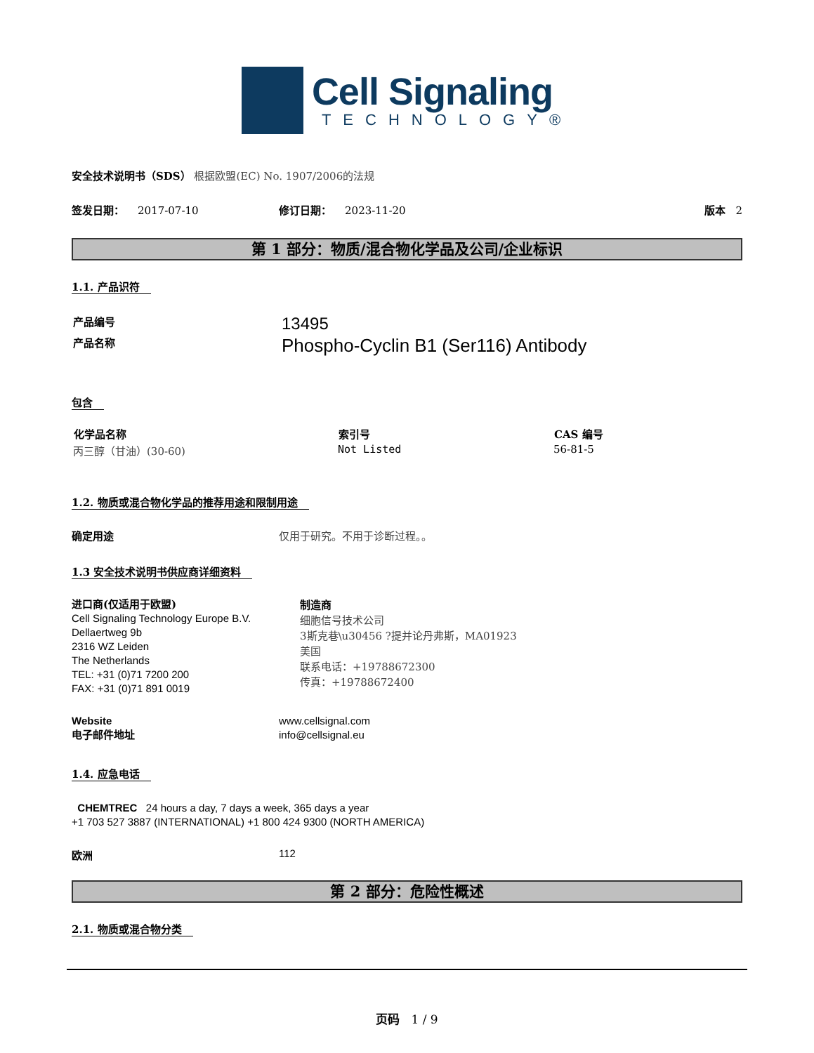Cell Signaling
TECHNOLOGY®
安全技术说明书（SDS） 根据欧盟(EC) No. 1907/2006的法规
签发日期： 2017-07-10 修订日期： 2023-11-20 版本 2
第 1 部分：物质/混合物化学品及公司/企业标识
1.1. 产品识符
| 产品编号 | 13495 |
| 产品名称 | Phospho-Cyclin B1 (Ser116) Antibody |
包含
| 化学品名称 | 索引号 | CAS 编号 |
| --- | --- | --- |
| 丙三醇（甘油）(30-60) | Not Listed | 56-81-5 |
1.2. 物质或混合物化学品的推荐用途和限制用途
确定用途 仅用于研究。不用于诊断过程。。
1.3 安全技术说明书供应商详细资料
进口商(仅适用于欧盟)
Cell Signaling Technology Europe B.V.
Dellaertweg 9b
2316 WZ Leiden
The Netherlands
TEL: +31 (0)71 7200 200
FAX: +31 (0)71 891 0019
制造商
细胞信号技术公司
3斯克巷\u30456 ?提并论丹弗斯，MA01923
美国
联系电话：+19788672300
传真：+19788672400
Website
电子邮件地址
www.cellsignal.com
info@cellsignal.eu
1.4. 应急电话
CHEMTREC 24 hours a day, 7 days a week, 365 days a year
+1 703 527 3887 (INTERNATIONAL) +1 800 424 9300 (NORTH AMERICA)
欧洲 112
第 2 部分：危险性概述
2.1. 物质或混合物分类
页码 1 / 9